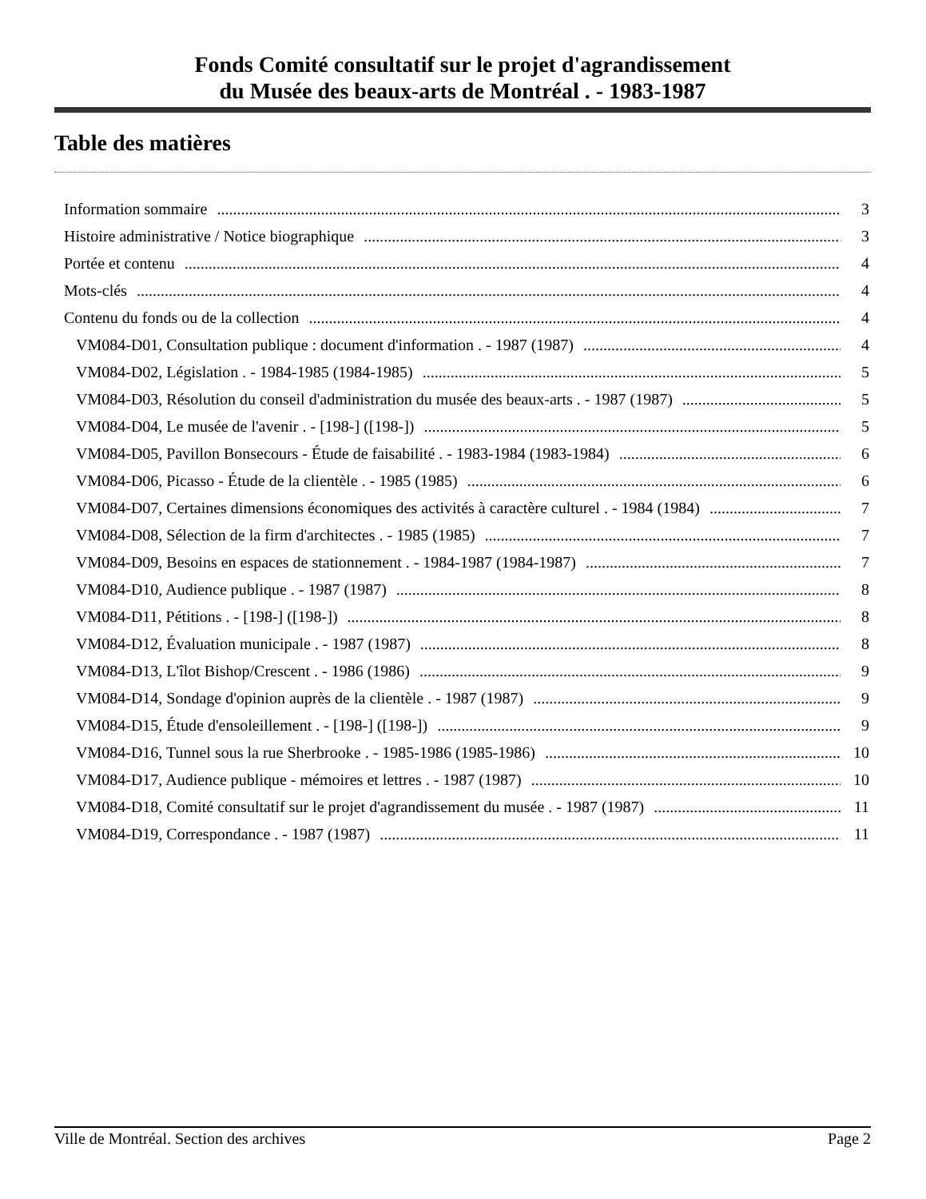Fonds Comité consultatif sur le projet d'agrandissement
du Musée des beaux-arts de Montréal . - 1983-1987
Table des matières
Information sommaire 3
Histoire administrative / Notice biographique 3
Portée et contenu 4
Mots-clés 4
Contenu du fonds ou de la collection 4
VM084-D01, Consultation publique : document d'information . - 1987 (1987) 4
VM084-D02, Législation . - 1984-1985 (1984-1985) 5
VM084-D03, Résolution du conseil d'administration du musée des beaux-arts . - 1987 (1987) 5
VM084-D04, Le musée de l'avenir . - [198-] ([198-]) 5
VM084-D05, Pavillon Bonsecours - Étude de faisabilité . - 1983-1984 (1983-1984) 6
VM084-D06, Picasso - Étude de la clientèle . - 1985 (1985) 6
VM084-D07, Certaines dimensions économiques des activités à caractère culturel . - 1984 (1984) 7
VM084-D08, Sélection de la firm d'architectes . - 1985 (1985) 7
VM084-D09, Besoins en espaces de stationnement . - 1984-1987 (1984-1987) 7
VM084-D10, Audience publique . - 1987 (1987) 8
VM084-D11, Pétitions . - [198-] ([198-]) 8
VM084-D12, Évaluation municipale . - 1987 (1987) 8
VM084-D13, L'îlot Bishop/Crescent . - 1986 (1986) 9
VM084-D14, Sondage d'opinion auprès de la clientèle . - 1987 (1987) 9
VM084-D15, Étude d'ensoleillement . - [198-] ([198-]) 9
VM084-D16, Tunnel sous la rue Sherbrooke . - 1985-1986 (1985-1986) 10
VM084-D17, Audience publique - mémoires et lettres . - 1987 (1987) 10
VM084-D18, Comité consultatif sur le projet d'agrandissement du musée . - 1987 (1987) 11
VM084-D19, Correspondance . - 1987 (1987) 11
Ville de Montréal. Section des archives Page 2